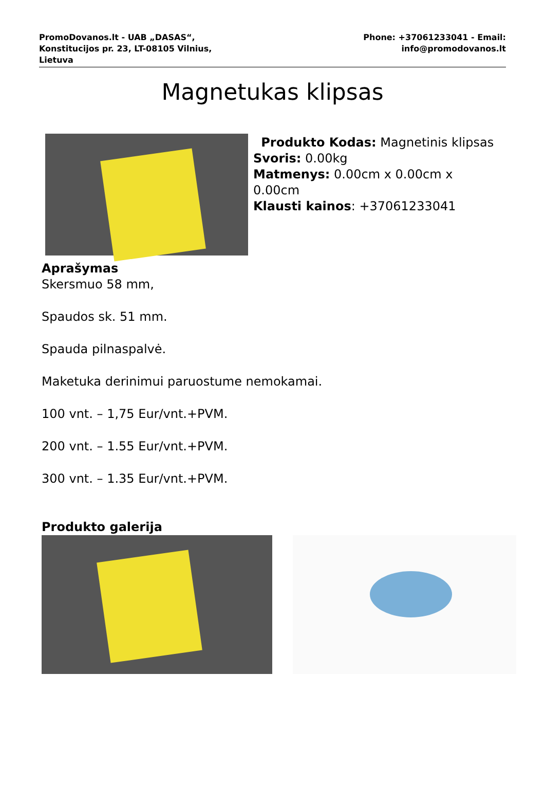PromoDovanos.lt - UAB „DASAS“,
Konstitucijos pr. 23, LT-08105 Vilnius,
Lietuva
Phone: +37061233041 - Email:
info@promodovanos.lt
Magnetukas klipsas
Produkto Kodas: Magnetinis klipsas
Svoris: 0.00kg
Matmenys: 0.00cm x 0.00cm x
0.00cm
Klausti kainos: +37061233041
Aprašymas
Skersmuo 58 mm,
Spaudos sk. 51 mm.
Spauda pilnaspalvė.
Maketuka derinimui paruostume nemokamai.
100 vnt. – 1,75 Eur/vnt.+PVM.
200 vnt. – 1.55 Eur/vnt.+PVM.
300 vnt. – 1.35 Eur/vnt.+PVM.
Produkto galerija